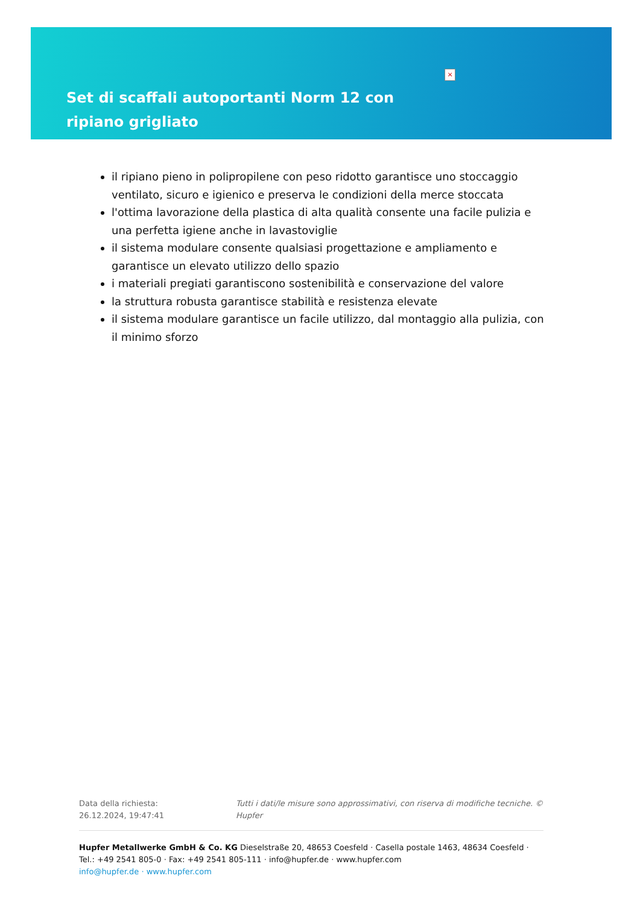×
Set di scaffali autoportanti Norm 12 con ripiano grigliato
il ripiano pieno in polipropilene con peso ridotto garantisce uno stoccaggio ventilato, sicuro e igienico e preserva le condizioni della merce stoccata
l'ottima lavorazione della plastica di alta qualità consente una facile pulizia e una perfetta igiene anche in lavastoviglie
il sistema modulare consente qualsiasi progettazione e ampliamento e garantisce un elevato utilizzo dello spazio
i materiali pregiati garantiscono sostenibilità e conservazione del valore
la struttura robusta garantisce stabilità e resistenza elevate
il sistema modulare garantisce un facile utilizzo, dal montaggio alla pulizia, con il minimo sforzo
Data della richiesta: 26.12.2024, 19:47:41
Tutti i dati/le misure sono approssimativi, con riserva di modifiche tecniche. © Hupfer
Hupfer Metallwerke GmbH & Co. KG Dieselstraße 20, 48653 Coesfeld · Casella postale 1463, 48634 Coesfeld · Tel.: +49 2541 805-0 · Fax: +49 2541 805-111 · info@hupfer.de · www.hupfer.com
info@hupfer.de · www.hupfer.com